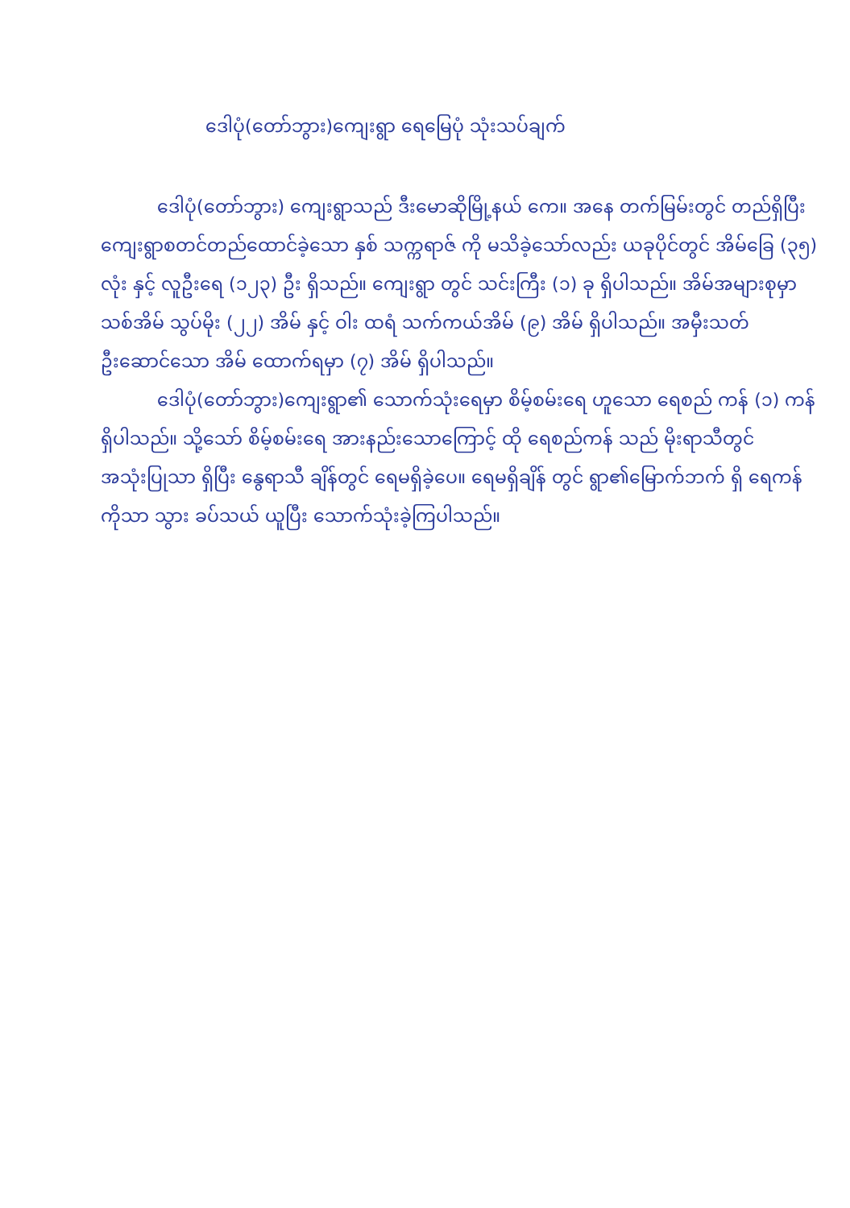ဒေါပုံ(တော်ဘွား)ကျေးရွာ ရေမြေပုံ သုံးသပ်ချက်
ဒေါပုံ(တော်ဘွား) ကျေးရွာသည် ဒီးမောဆိုမြို့နယ် ကေ။ အနေ တက်မြမ်းတွင် တည်ရှိပြီး ကျေးရွာစတင်တည်ထောင်ခဲ့သော နှစ် သက္ကရာဇ် ကို မသိခဲ့သော်လည်း ယခုပိုင်တွင် အိမ်ခြေ (၃၅) လုံး နှင့် လူဦးရေ (၁၂၃) ဦး ရှိသည်။ ကျေးရွာ တွင် သင်းကြီး (၁) ခု ရှိပါသည်။ အိမ်အများစုမှာ သစ်အိမ် သွပ်မိုး (၂၂) အိမ် နှင့် ဝါး ထရံ သက်ကယ်အိမ် (၉) အိမ် ရှိပါသည်။ အမှီးသတ် ဦးဆောင်သော အိမ် ထောက်ရမှာ (၇) အိမ် ရှိပါသည်။
ဒေါပုံ(တော်ဘွား)ကျေးရွာ၏ သောက်သုံးရေမှာ စိမ့်စမ်းရေ ဟူသော ရေစည် ကန် (၁) ကန် ရှိပါသည်။ သို့သော် စိမ့်စမ်းရေ အားနည်းသောကြောင့် ထို ရေစည်ကန် သည် မိုးရာသီတွင် အသုံးပြုသာ ရှိပြီး နွေရာသီ ချိန်တွင် ရေမရှိခဲ့ပေ။ ရေမရှိချိန် တွင် ရွာ၏မြောက်ဘက် ရှိ ရေကန် ကိုသာ သွား ခပ်သယ် ယူပြီး သောက်သုံးခဲ့ကြပါသည်။